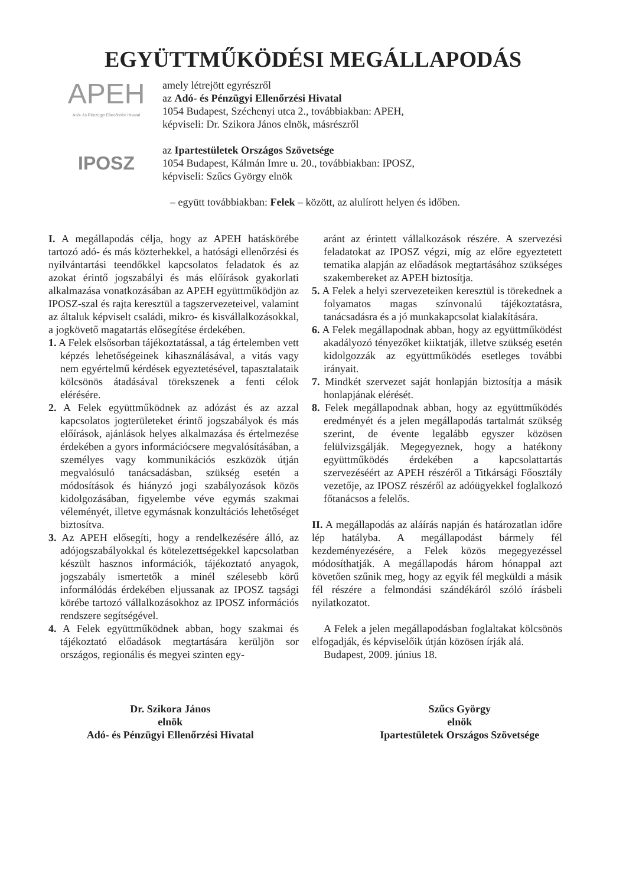EGYÜTTMŰKÖDÉSI MEGÁLLAPODÁS
APEH
Adó- és Pénzügyi Ellenőrzési Hivatal
amely létrejött egyrészről
az Adó- és Pénzügyi Ellenőrzési Hivatal
1054 Budapest, Széchenyi utca 2., továbbiakban: APEH,
képviseli: Dr. Szikora János elnök, másrészről
IPOSZ
az Ipartestületek Országos Szövetsége
1054 Budapest, Kálmán Imre u. 20., továbbiakban: IPOSZ,
képviseli: Szűcs György elnök
– együtt továbbiakban: Felek – között, az alulírott helyen és időben.
I. A megállapodás célja, hogy az APEH hatáskörébe tartozó adó- és más közterhekkel, a hatósági ellenőrzési és nyilvántartási teendőkkel kapcsolatos feladatok és az azokat érintő jogszabályi és más előírások gyakorlati alkalmazása vonatkozásában az APEH együttműködjön az IPOSZ-szal és rajta keresztül a tagszervezeteivel, valamint az általuk képviselt családi, mikro- és kisvállalkozásokkal, a jogkövető magatartás elősegítése érdekében.
1. A Felek elsősorban tájékoztatással, a tág értelemben vett képzés lehetőségeinek kihasználásával, a vitás vagy nem egyértelmű kérdések egyeztetésével, tapasztalataik kölcsönös átadásával törekszenek a fenti célok elérésére.
2. A Felek együttműködnek az adózást és az azzal kapcsolatos jogterületeket érintő jogszabályok és más előírások, ajánlások helyes alkalmazása és értelmezése érdekében a gyors információcsere megvalósításában, a személyes vagy kommunikációs eszközök útján megvalósuló tanácsadásban, szükség esetén a módosítások és hiányzó jogi szabályozások közös kidolgozásában, figyelembe véve egymás szakmai véleményét, illetve egymásnak konzultációs lehetőséget biztosítva.
3. Az APEH elősegíti, hogy a rendelkezésére álló, az adójogszabályokkal és kötelezettségekkel kapcsolatban készült hasznos információk, tájékoztató anyagok, jogszabály ismertetők a minél szélesebb körű informálódás érdekében eljussanak az IPOSZ tagsági körébe tartozó vállalkozásokhoz az IPOSZ információs rendszere segítségével.
4. A Felek együttműködnek abban, hogy szakmai és tájékoztató előadások megtartására kerüljön sor országos, regionális és megyei szinten egy-
aránt az érintett vállalkozások részére. A szervezési feladatokat az IPOSZ végzi, míg az előre egyeztetett tematika alapján az előadások megtartásához szükséges szakembereket az APEH biztosítja.
5. A Felek a helyi szervezeteiken keresztül is törekednek a folyamatos magas színvonalú tájékoztatásra, tanácsadásra és a jó munkakapcsolat kialakítására.
6. A Felek megállapodnak abban, hogy az együttműködést akadályozó tényezőket kiiktatják, illetve szükség esetén kidolgozzák az együttműködés esetleges további irányait.
7. Mindkét szervezet saját honlapján biztosítja a másik honlapjának elérését.
8. Felek megállapodnak abban, hogy az együttműködés eredményét és a jelen megállapodás tartalmát szükség szerint, de évente legalább egyszer közösen felülvizsgálják. Megegyeznek, hogy a hatékony együttműködés érdekében a kapcsolattartás szervezéséért az APEH részéről a Titkársági Főosztály vezetője, az IPOSZ részéről az adóügyekkel foglalkozó főtanácsos a felelős.
II. A megállapodás az aláírás napján és határozatlan időre lép hatályba. A megállapodást bármely fél kezdeményezésére, a Felek közös megegyezéssel módosíthatják. A megállapodás három hónappal azt követően szűnik meg, hogy az egyik fél megküldi a másik fél részére a felmondási szándékáról szóló írásbeli nyilatkozatot.
A Felek a jelen megállapodásban foglaltakat kölcsönös elfogadják, és képviselőik útján közösen írják alá.
Budapest, 2009. június 18.
Dr. Szikora János
elnök
Adó- és Pénzügyi Ellenőrzési Hivatal
Szűcs György
elnök
Ipartestületek Országos Szövetsége